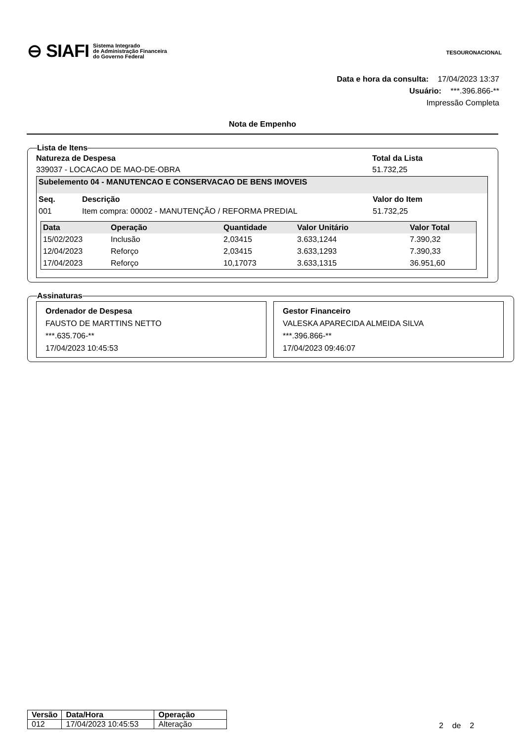⊖ SIAFI Sistema Integrado
de Administração Financeira
do Governo Federal
TESOURONACIONAL
Data e hora da consulta: 17/04/2023 13:37
Usuário: ***.396.866-**
Impressão Completa
Nota de Empenho
Lista de Itens
Natureza de Despesa
339037 - LOCACAO DE MAO-DE-OBRA
Total da Lista
51.732,25
Subelemento 04 - MANUTENCAO E CONSERVACAO DE BENS IMOVEIS
| Seq. | Descrição | Valor do Item |
| --- | --- | --- |
| 001 | Item compra: 00002 - MANUTENÇÃO / REFORMA PREDIAL | 51.732,25 |
| Data | Operação | Quantidade | Valor Unitário | Valor Total |
| --- | --- | --- | --- | --- |
| 15/02/2023 | Inclusão | 2,03415 | 3.633,1244 | 7.390,32 |
| 12/04/2023 | Reforço | 2,03415 | 3.633,1293 | 7.390,33 |
| 17/04/2023 | Reforço | 10,17073 | 3.633,1315 | 36.951,60 |
Assinaturas
Ordenador de Despesa
FAUSTO DE MARTTINS NETTO
***.635.706-**
17/04/2023 10:45:53
Gestor Financeiro
VALESKA APARECIDA ALMEIDA SILVA
***.396.866-**
17/04/2023 09:46:07
| Versão | Data/Hora | Operação |
| --- | --- | --- |
| 012 | 17/04/2023 10:45:53 | Alteração |
2 de 2